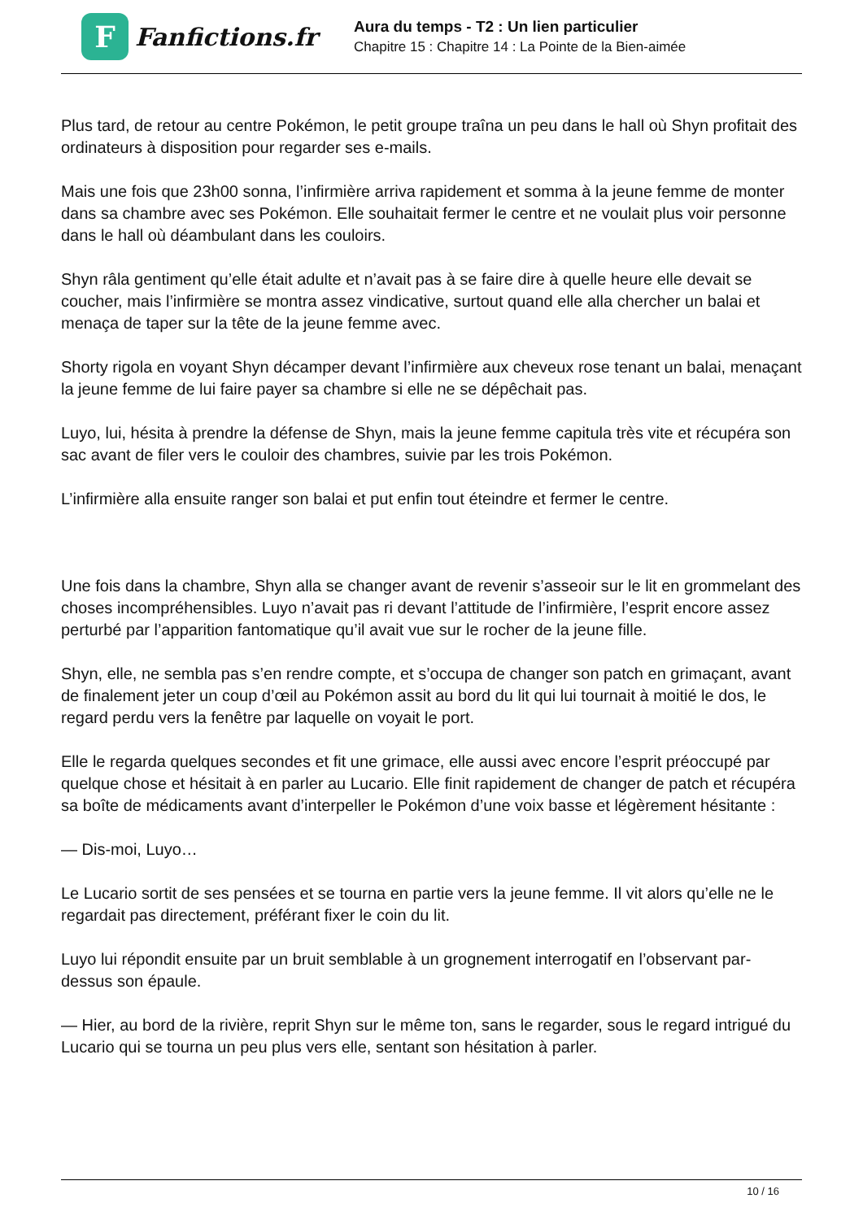F
Fanfictions.fr
Aura du temps - T2 : Un lien particulier
Chapitre 15 : Chapitre 14 : La Pointe de la Bien-aimée
Plus tard, de retour au centre Pokémon, le petit groupe traîna un peu dans le hall où Shyn profitait des ordinateurs à disposition pour regarder ses e-mails.
Mais une fois que 23h00 sonna, l’infirmière arriva rapidement et somma à la jeune femme de monter dans sa chambre avec ses Pokémon. Elle souhaitait fermer le centre et ne voulait plus voir personne dans le hall où déambulant dans les couloirs.
Shyn râla gentiment qu’elle était adulte et n’avait pas à se faire dire à quelle heure elle devait se coucher, mais l’infirmière se montra assez vindicative, surtout quand elle alla chercher un balai et menaça de taper sur la tête de la jeune femme avec.
Shorty rigola en voyant Shyn décamper devant l’infirmière aux cheveux rose tenant un balai, menaçant la jeune femme de lui faire payer sa chambre si elle ne se dépêchait pas.
Luyo, lui, hésita à prendre la défense de Shyn, mais la jeune femme capitula très vite et récupéra son sac avant de filer vers le couloir des chambres, suivie par les trois Pokémon.
L’infirmière alla ensuite ranger son balai et put enfin tout éteindre et fermer le centre.
Une fois dans la chambre, Shyn alla se changer avant de revenir s’asseoir sur le lit en grommelant des choses incompréhensibles. Luyo n’avait pas ri devant l’attitude de l’infirmière, l’esprit encore assez perturbé par l’apparition fantomatique qu’il avait vue sur le rocher de la jeune fille.
Shyn, elle, ne sembla pas s’en rendre compte, et s’occupa de changer son patch en grimaçant, avant de finalement jeter un coup d’œil au Pokémon assit au bord du lit qui lui tournait à moitié le dos, le regard perdu vers la fenêtre par laquelle on voyait le port.
Elle le regarda quelques secondes et fit une grimace, elle aussi avec encore l’esprit préoccupé par quelque chose et hésitait à en parler au Lucario. Elle finit rapidement de changer de patch et récupéra sa boîte de médicaments avant d’interpeller le Pokémon d’une voix basse et légèrement hésitante :
— Dis-moi, Luyo…
Le Lucario sortit de ses pensées et se tourna en partie vers la jeune femme. Il vit alors qu’elle ne le regardait pas directement, préférant fixer le coin du lit.
Luyo lui répondit ensuite par un bruit semblable à un grognement interrogatif en l’observant par-dessus son épaule.
— Hier, au bord de la rivière, reprit Shyn sur le même ton, sans le regarder, sous le regard intrigué du Lucario qui se tourna un peu plus vers elle, sentant son hésitation à parler.
10 / 16